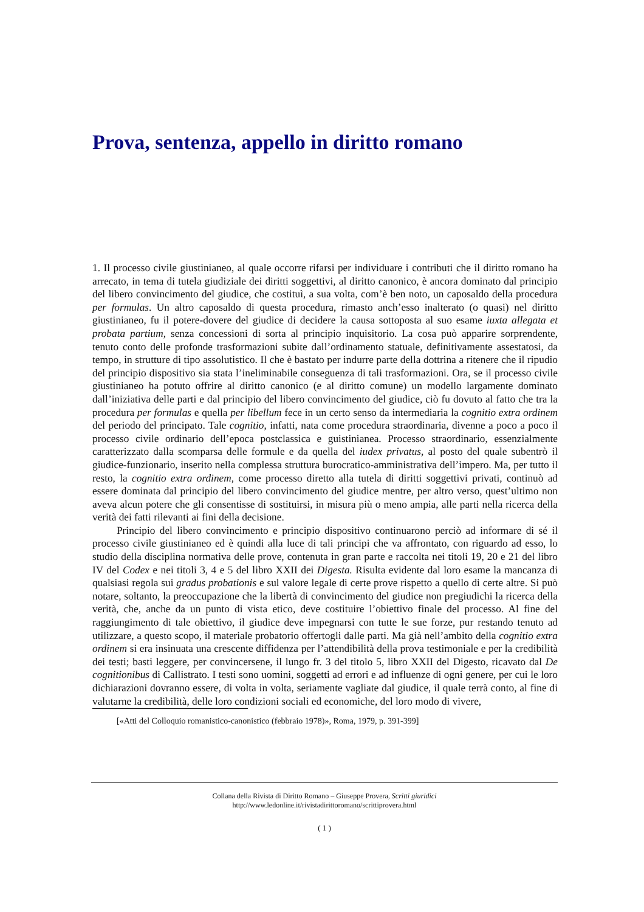Prova, sentenza, appello in diritto romano
1. Il processo civile giustinianeo, al quale occorre rifarsi per individuare i contributi che il diritto romano ha arrecato, in tema di tutela giudiziale dei diritti soggettivi, al diritto canonico, è ancora dominato dal principio del libero convincimento del giudice, che costituì, a sua volta, com’è ben noto, un caposaldo della procedura per formulas. Un altro caposaldo di questa procedura, rimasto anch’esso inalterato (o quasi) nel diritto giustinianeo, fu il potere-dovere del giudice di decidere la causa sottoposta al suo esame iuxta allegata et probata partium, senza concessioni di sorta al principio inquisitorio. La cosa può apparire sorprendente, tenuto conto delle profonde trasformazioni subite dall’ordinamento statuale, definitivamente assestatosi, da tempo, in strutture di tipo assolutistico. Il che è bastato per indurre parte della dottrina a ritenere che il ripudio del principio dispositivo sia stata l’ineliminabile conseguenza di tali trasformazioni. Ora, se il processo civile giustinianeo ha potuto offrire al diritto canonico (e al diritto comune) un modello largamente dominato dall’iniziativa delle parti e dal principio del libero convincimento del giudice, ciò fu dovuto al fatto che tra la procedura per formulas e quella per libellum fece in un certo senso da intermediaria la cognitio extra ordinem del periodo del principato. Tale cognitio, infatti, nata come procedura straordinaria, divenne a poco a poco il processo civile ordinario dell’epoca postclassica e guistinianea. Processo straordinario, essenzialmente caratterizzato dalla scomparsa delle formule e da quella del iudex privatus, al posto del quale subentrò il giudice-funzionario, inserito nella complessa struttura burocratico-amministrativa dell’impero. Ma, per tutto il resto, la cognitio extra ordinem, come processo diretto alla tutela di diritti soggettivi privati, continuò ad essere dominata dal principio del libero convincimento del giudice mentre, per altro verso, quest’ultimo non aveva alcun potere che gli consentisse di sostituirsi, in misura più o meno ampia, alle parti nella ricerca della verità dei fatti rilevanti ai fini della decisione.
Principio del libero convincimento e principio dispositivo continuarono perciò ad informare di sé il processo civile giustinianeo ed è quindi alla luce di tali principi che va affrontato, con riguardo ad esso, lo studio della disciplina normativa delle prove, contenuta in gran parte e raccolta nei titoli 19, 20 e 21 del libro IV del Codex e nei titoli 3, 4 e 5 del libro XXII dei Digesta. Risulta evidente dal loro esame la mancanza di qualsiasi regola sui gradus probationis e sul valore legale di certe prove rispetto a quello di certe altre. Si può notare, soltanto, la preoccupazione che la libertà di convincimento del giudice non pregiudichi la ricerca della verità, che, anche da un punto di vista etico, deve costituire l’obiettivo finale del processo. Al fine del raggiungimento di tale obiettivo, il giudice deve impegnarsi con tutte le sue forze, pur restando tenuto ad utilizzare, a questo scopo, il materiale probatorio offertogli dalle parti. Ma già nell’ambito della cognitio extra ordinem si era insinuata una crescente diffidenza per l’attendibilità della prova testimoniale e per la credibilità dei testi; basti leggere, per convincersene, il lungo fr. 3 del titolo 5, libro XXII del Digesto, ricavato dal De cognitionibus di Callistrato. I testi sono uomini, soggetti ad errori e ad influenze di ogni genere, per cui le loro dichiarazioni dovranno essere, di volta in volta, seriamente vagliate dal giudice, il quale terrà conto, al fine di valutarne la credibilità, delle loro condizioni sociali ed economiche, del loro modo di vivere,
[«Atti del Colloquio romanistico-canonistico (febbraio 1978)», Roma, 1979, p. 391-399]
Collana della Rivista di Diritto Romano – Giuseppe Provera, Scritti giuridici
http://www.ledonline.it/rivistadirittoromano/scrittiprovera.html
( 1 )